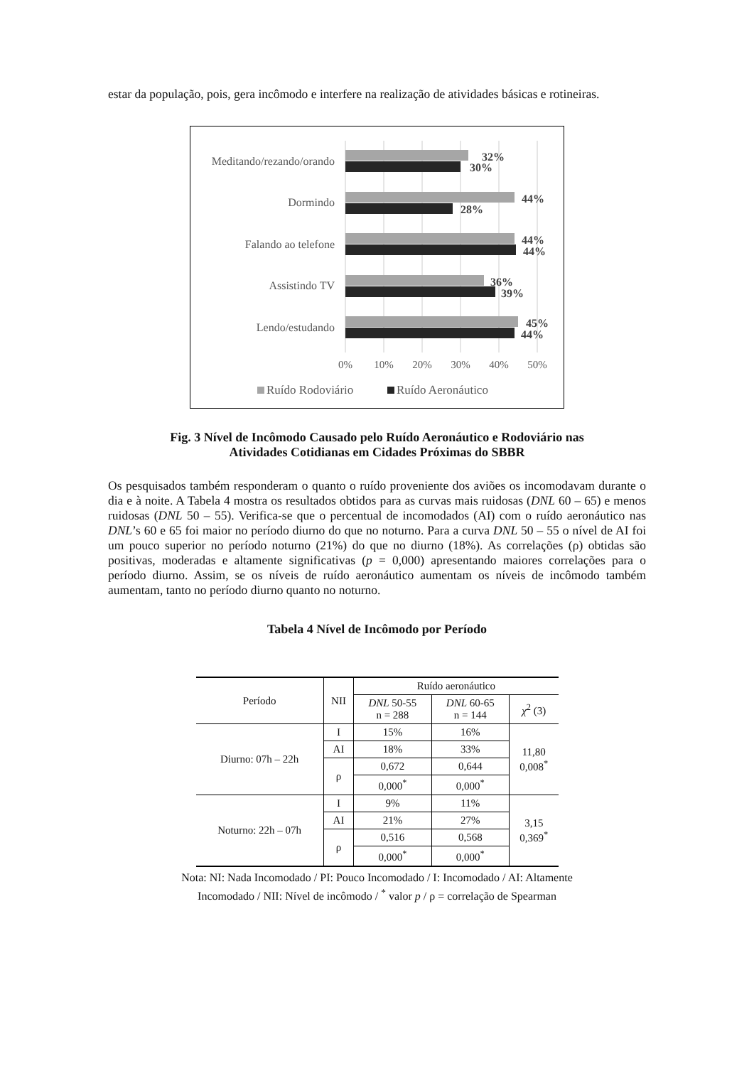estar da população, pois, gera incômodo e interfere na realização de atividades básicas e rotineiras.
Meditando/rezando/orando
Dormindo
Falando ao telefone
Assistindo TV
Lendo/estudando
32%
30%
44%
28%
44%
44%
36%
39%
45%
44%
0%
10%
20%
30%
40%
50%
Ruído Rodoviário
Ruído Aeronáutico
Fig. 3 Nível de Incômodo Causado pelo Ruído Aeronáutico e Rodoviário nas
Atividades Cotidianas em Cidades Próximas do SBBR
Os pesquisados também responderam o quanto o ruído proveniente dos aviões os incomodavam durante o dia e à noite. A Tabela 4 mostra os resultados obtidos para as curvas mais ruidosas (DNL 60 – 65) e menos ruidosas (DNL 50 – 55). Verifica-se que o percentual de incomodados (AI) com o ruído aeronáutico nas DNL’s 60 e 65 foi maior no período diurno do que no noturno. Para a curva DNL 50 – 55 o nível de AI foi um pouco superior no período noturno (21%) do que no diurno (18%). As correlações (ρ) obtidas são positivas, moderadas e altamente significativas (p = 0,000) apresentando maiores correlações para o período diurno. Assim, se os níveis de ruído aeronáutico aumentam os níveis de incômodo também aumentam, tanto no período diurno quanto no noturno.
Tabela 4 Nível de Incômodo por Período
| Período | NII | Ruído aeronáutico | | |
| --- | --- | --- | --- | --- |
| | | DNL 50-55 n = 288 | DNL 60-65 n = 144 | χ<sup>2</sup> (3) |
| Diurno: 07h – 22h | I | 15% | 16% | 11,80 0,008<sup>*</sup> |
| | AI | 18% | 33% | |
| | ρ | 0,672 | 0,644 | |
| | | 0,000<sup>*</sup> | 0,000<sup>*</sup> | |
| Noturno: 22h – 07h | I | 9% | 11% | 3,15 0,369<sup>*</sup> |
| | AI | 21% | 27% | |
| | ρ | 0,516 | 0,568 | |
| | | 0,000<sup>*</sup> | 0,000<sup>*</sup> | |
Nota: NI: Nada Incomodado / PI: Pouco Incomodado / I: Incomodado / AI: Altamente
Incomodado / NII: Nível de incômodo / <sup>*</sup> valor p / ρ = correlação de Spearman